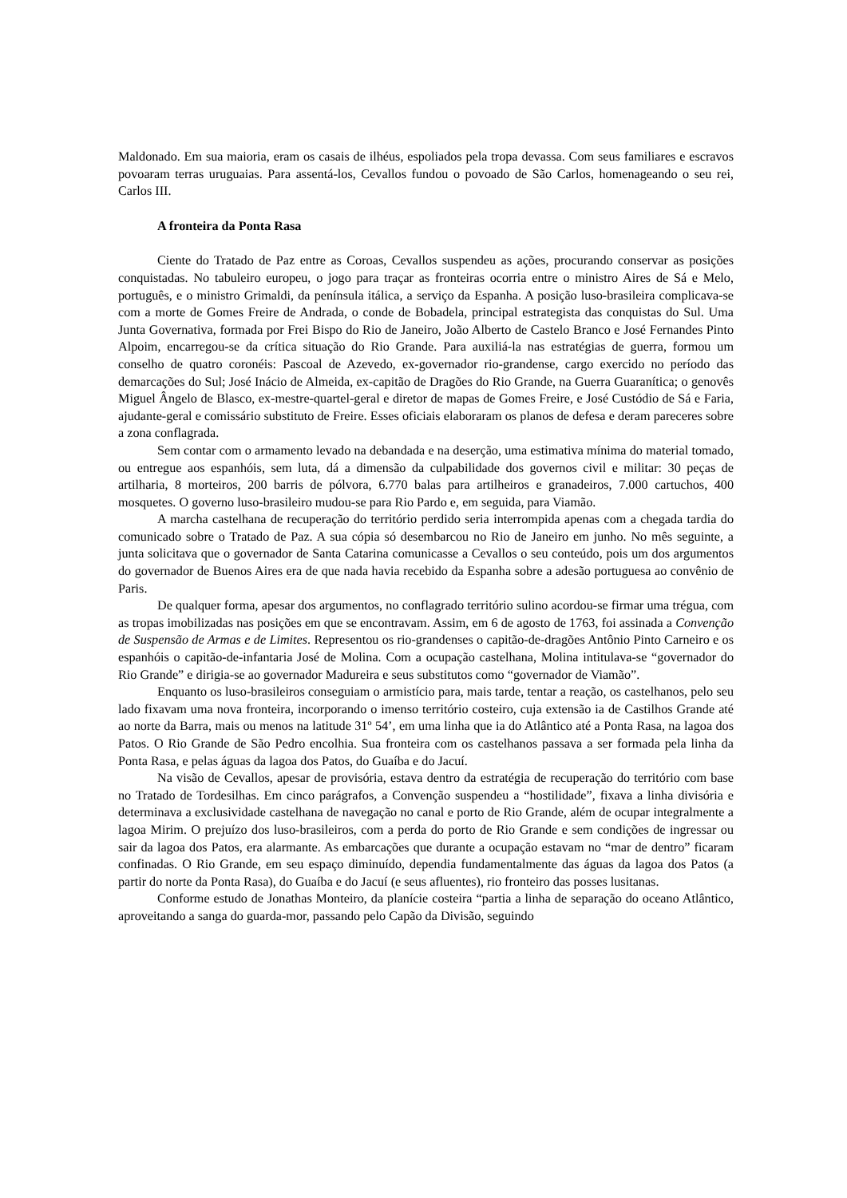Maldonado. Em sua maioria, eram os casais de ilhéus, espoliados pela tropa devassa. Com seus familiares e escravos povoaram terras uruguaias. Para assentá-los, Cevallos fundou o povoado de São Carlos, homenageando o seu rei, Carlos III.
A fronteira da Ponta Rasa
Ciente do Tratado de Paz entre as Coroas, Cevallos suspendeu as ações, procurando conservar as posições conquistadas. No tabuleiro europeu, o jogo para traçar as fronteiras ocorria entre o ministro Aires de Sá e Melo, português, e o ministro Grimaldi, da península itálica, a serviço da Espanha. A posição luso-brasileira complicava-se com a morte de Gomes Freire de Andrada, o conde de Bobadela, principal estrategista das conquistas do Sul. Uma Junta Governativa, formada por Frei Bispo do Rio de Janeiro, João Alberto de Castelo Branco e José Fernandes Pinto Alpoim, encarregou-se da crítica situação do Rio Grande. Para auxiliá-la nas estratégias de guerra, formou um conselho de quatro coronéis: Pascoal de Azevedo, ex-governador rio-grandense, cargo exercido no período das demarcações do Sul; José Inácio de Almeida, ex-capitão de Dragões do Rio Grande, na Guerra Guaranítica; o genovês Miguel Ângelo de Blasco, ex-mestre-quartel-geral e diretor de mapas de Gomes Freire, e José Custódio de Sá e Faria, ajudante-geral e comissário substituto de Freire. Esses oficiais elaboraram os planos de defesa e deram pareceres sobre a zona conflagrada.
Sem contar com o armamento levado na debandada e na deserção, uma estimativa mínima do material tomado, ou entregue aos espanhóis, sem luta, dá a dimensão da culpabilidade dos governos civil e militar: 30 peças de artilharia, 8 morteiros, 200 barris de pólvora, 6.770 balas para artilheiros e granadeiros, 7.000 cartuchos, 400 mosquetes. O governo luso-brasileiro mudou-se para Rio Pardo e, em seguida, para Viamão.
A marcha castelhana de recuperação do território perdido seria interrompida apenas com a chegada tardia do comunicado sobre o Tratado de Paz. A sua cópia só desembarcou no Rio de Janeiro em junho. No mês seguinte, a junta solicitava que o governador de Santa Catarina comunicasse a Cevallos o seu conteúdo, pois um dos argumentos do governador de Buenos Aires era de que nada havia recebido da Espanha sobre a adesão portuguesa ao convênio de Paris.
De qualquer forma, apesar dos argumentos, no conflagrado território sulino acordou-se firmar uma trégua, com as tropas imobilizadas nas posições em que se encontravam. Assim, em 6 de agosto de 1763, foi assinada a Convenção de Suspensão de Armas e de Limites. Representou os rio-grandenses o capitão-de-dragões Antônio Pinto Carneiro e os espanhóis o capitão-de-infantaria José de Molina. Com a ocupação castelhana, Molina intitulava-se “governador do Rio Grande” e dirigia-se ao governador Madureira e seus substitutos como “governador de Viamão”.
Enquanto os luso-brasileiros conseguiam o armistício para, mais tarde, tentar a reação, os castelhanos, pelo seu lado fixavam uma nova fronteira, incorporando o imenso território costeiro, cuja extensão ia de Castilhos Grande até ao norte da Barra, mais ou menos na latitude 31º 54’, em uma linha que ia do Atlântico até a Ponta Rasa, na lagoa dos Patos. O Rio Grande de São Pedro encolhia. Sua fronteira com os castelhanos passava a ser formada pela linha da Ponta Rasa, e pelas águas da lagoa dos Patos, do Guaíba e do Jacuí.
Na visão de Cevallos, apesar de provisória, estava dentro da estratégia de recuperação do território com base no Tratado de Tordesilhas. Em cinco parágrafos, a Convenção suspendeu a “hostilidade”, fixava a linha divisória e determinava a exclusividade castelhana de navegação no canal e porto de Rio Grande, além de ocupar integralmente a lagoa Mirim. O prejuízo dos luso-brasileiros, com a perda do porto de Rio Grande e sem condições de ingressar ou sair da lagoa dos Patos, era alarmante. As embarcações que durante a ocupação estavam no “mar de dentro” ficaram confinadas. O Rio Grande, em seu espaço diminuído, dependia fundamentalmente das águas da lagoa dos Patos (a partir do norte da Ponta Rasa), do Guaíba e do Jacuí (e seus afluentes), rio fronteiro das posses lusitanas.
Conforme estudo de Jonathas Monteiro, da planície costeira “partia a linha de separação do oceano Atlântico, aproveitando a sanga do guarda-mor, passando pelo Capão da Divisão, seguindo